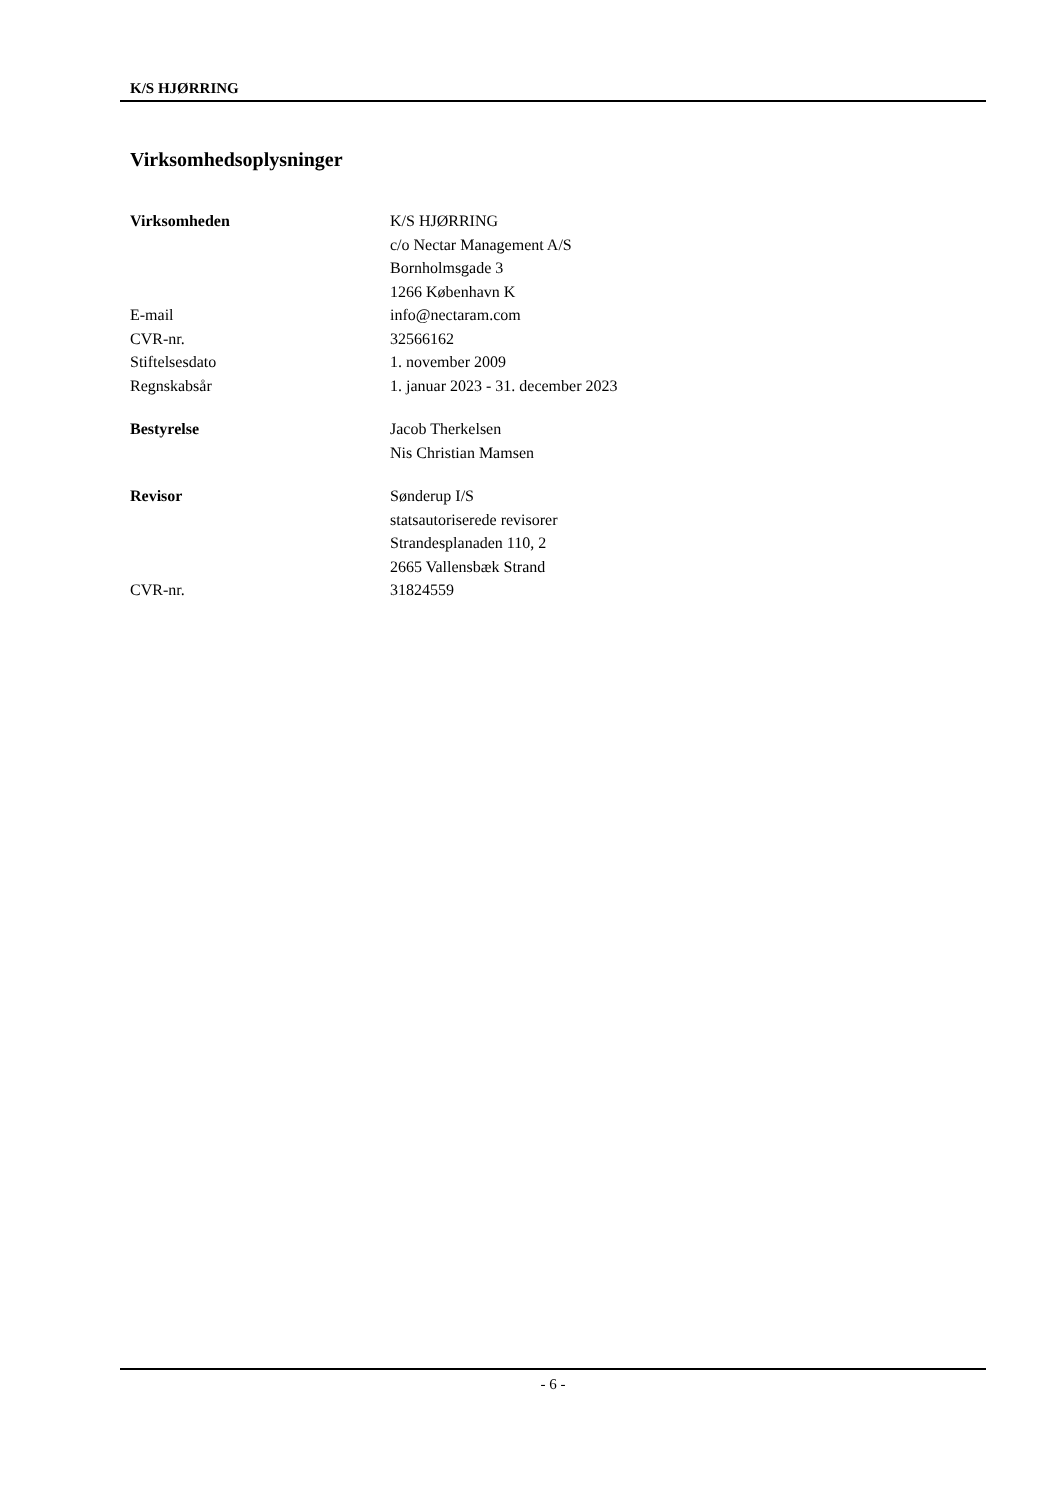K/S HJØRRING
Virksomhedsoplysninger
| Virksomheden | K/S HJØRRING |
| | c/o Nectar Management A/S |
| | Bornholmsgade 3 |
| | 1266 København K |
| E-mail | info@nectaram.com |
| CVR-nr. | 32566162 |
| Stiftelsesdato | 1. november 2009 |
| Regnskabsår | 1. januar 2023 - 31. december 2023 |
| Bestyrelse | Jacob Therkelsen |
| | Nis Christian Mamsen |
| Revisor | Sønderup I/S |
| | statsautoriserede revisorer |
| | Strandesplanaden 110, 2 |
| | 2665 Vallensbæk Strand |
| CVR-nr. | 31824559 |
- 6 -